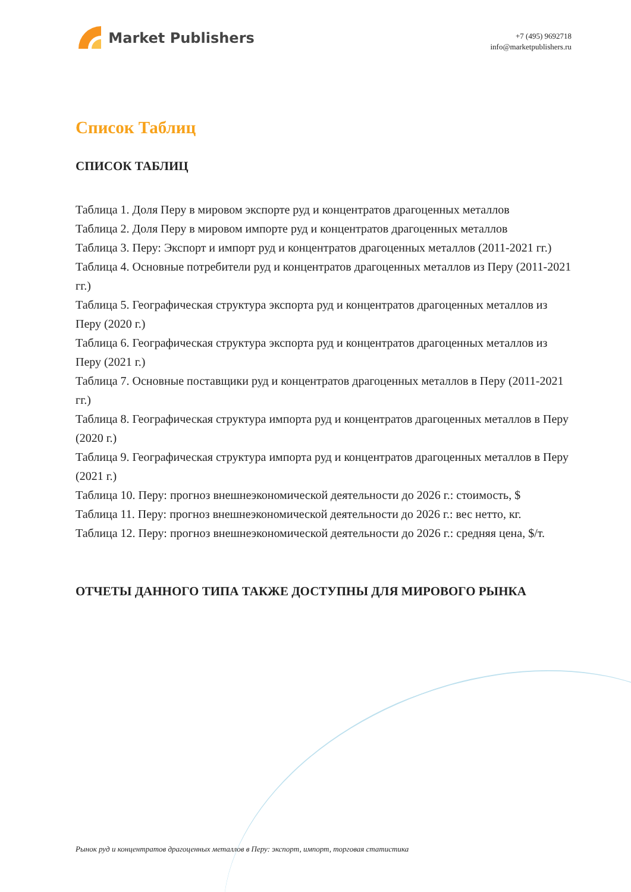Market Publishers
+7 (495) 9692718
info@marketpublishers.ru
Список Таблиц
СПИСОК ТАБЛИЦ
Таблица 1. Доля Перу в мировом экспорте руд и концентратов драгоценных металлов
Таблица 2. Доля Перу в мировом импорте руд и концентратов драгоценных металлов
Таблица 3. Перу: Экспорт и импорт руд и концентратов драгоценных металлов (2011-2021 гг.)
Таблица 4. Основные потребители руд и концентратов драгоценных металлов из Перу (2011-2021 гг.)
Таблица 5. Географическая структура экспорта руд и концентратов драгоценных металлов из Перу (2020 г.)
Таблица 6. Географическая структура экспорта руд и концентратов драгоценных металлов из Перу (2021 г.)
Таблица 7. Основные поставщики руд и концентратов драгоценных металлов в Перу (2011-2021 гг.)
Таблица 8. Географическая структура импорта руд и концентратов драгоценных металлов в Перу (2020 г.)
Таблица 9. Географическая структура импорта руд и концентратов драгоценных металлов в Перу (2021 г.)
Таблица 10. Перу: прогноз внешнеэкономической деятельности до 2026 г.: стоимость, $
Таблица 11. Перу: прогноз внешнеэкономической деятельности до 2026 г.: вес нетто, кг.
Таблица 12. Перу: прогноз внешнеэкономической деятельности до 2026 г.: средняя цена, $/т.
ОТЧЕТЫ ДАННОГО ТИПА ТАКЖЕ ДОСТУПНЫ ДЛЯ МИРОВОГО РЫНКА
Рынок руд и концентратов драгоценных металлов в Перу: экспорт, импорт, торговая статистика